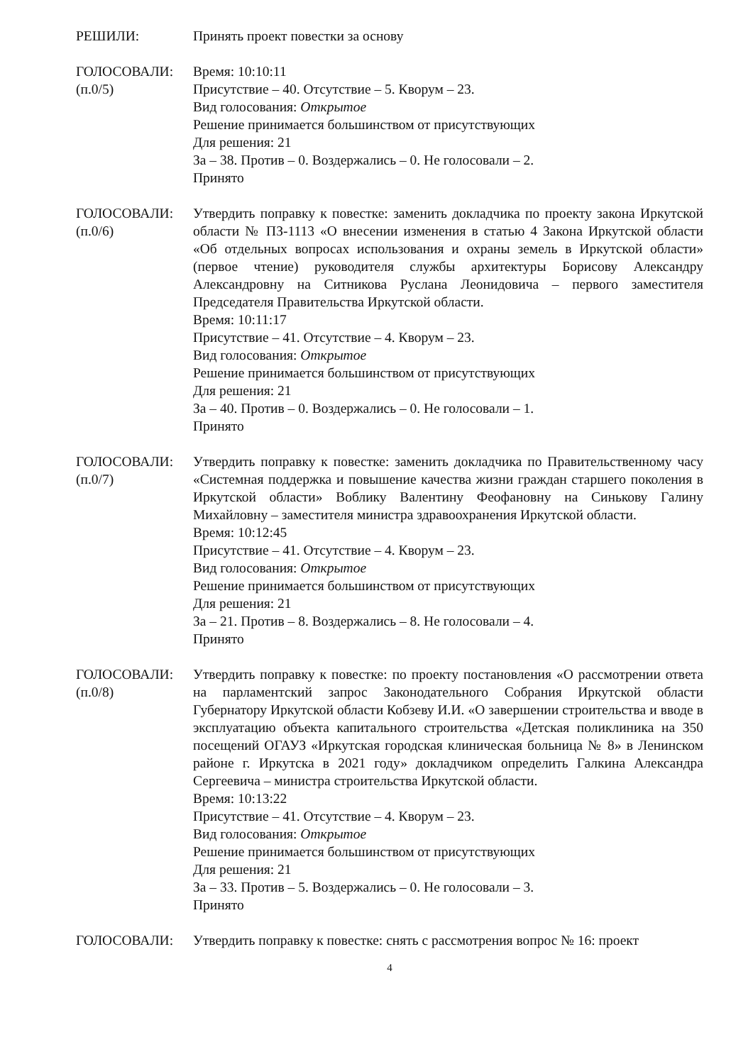РЕШИЛИ: Принять проект повестки за основу
ГОЛОСОВАЛИ:
(п.0/5)
Время: 10:10:11
Присутствие – 40. Отсутствие – 5. Кворум – 23.
Вид голосования: Открытое
Решение принимается большинством от присутствующих
Для решения: 21
За – 38. Против – 0. Воздержались – 0. Не голосовали – 2.
Принято
ГОЛОСОВАЛИ:
(п.0/6)
Утвердить поправку к повестке: заменить докладчика по проекту закона Иркутской области № ПЗ-1113 «О внесении изменения в статью 4 Закона Иркутской области «Об отдельных вопросах использования и охраны земель в Иркутской области» (первое чтение) руководителя службы архитектуры Борисову Александру Александровну на Ситникова Руслана Леонидовича – первого заместителя Председателя Правительства Иркутской области.
Время: 10:11:17
Присутствие – 41. Отсутствие – 4. Кворум – 23.
Вид голосования: Открытое
Решение принимается большинством от присутствующих
Для решения: 21
За – 40. Против – 0. Воздержались – 0. Не голосовали – 1.
Принято
ГОЛОСОВАЛИ:
(п.0/7)
Утвердить поправку к повестке: заменить докладчика по Правительственному часу «Системная поддержка и повышение качества жизни граждан старшего поколения в Иркутской области» Воблику Валентину Феофановну на Синькову Галину Михайловну – заместителя министра здравоохранения Иркутской области.
Время: 10:12:45
Присутствие – 41. Отсутствие – 4. Кворум – 23.
Вид голосования: Открытое
Решение принимается большинством от присутствующих
Для решения: 21
За – 21. Против – 8. Воздержались – 8. Не голосовали – 4.
Принято
ГОЛОСОВАЛИ:
(п.0/8)
Утвердить поправку к повестке: по проекту постановления «О рассмотрении ответа на парламентский запрос Законодательного Собрания Иркутской области Губернатору Иркутской области Кобзеву И.И. «О завершении строительства и вводе в эксплуатацию объекта капитального строительства «Детская поликлиника на 350 посещений ОГАУЗ «Иркутская городская клиническая больница № 8» в Ленинском районе г. Иркутска в 2021 году» докладчиком определить Галкина Александра Сергеевича – министра строительства Иркутской области.
Время: 10:13:22
Присутствие – 41. Отсутствие – 4. Кворум – 23.
Вид голосования: Открытое
Решение принимается большинством от присутствующих
Для решения: 21
За – 33. Против – 5. Воздержались – 0. Не голосовали – 3.
Принято
ГОЛОСОВАЛИ: Утвердить поправку к повестке: снять с рассмотрения вопрос № 16: проект
4